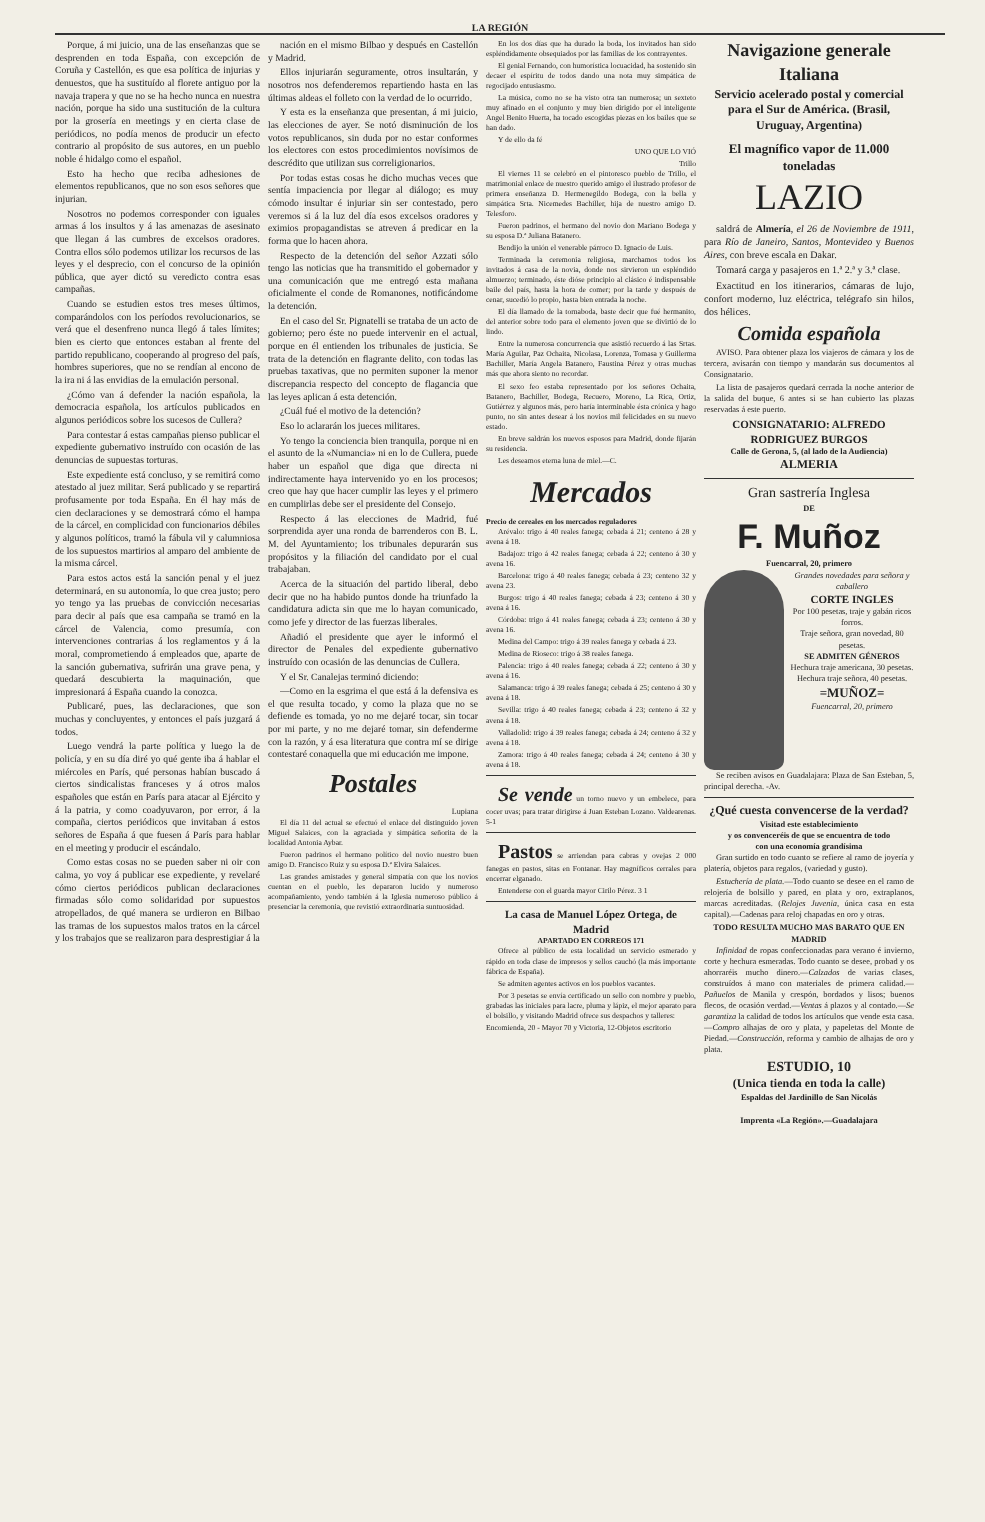LA REGIÓN
Porque, á mi juicio, una de las enseñanzas que se desprenden en toda España, con excepción de Coruña y Castellón, es que esa política de injurias y denuestos, que ha sustituído al florete antiguo por la navaja trapera y que no se ha hecho nunca en nuestra nación, porque ha sido una sustitución de la cultura por la grosería en meetings y en cierta clase de periódicos, no podía menos de producir un efecto contrario al propósito de sus autores, en un pueblo noble é hidalgo como el español.
Esto ha hecho que reciba adhesiones de elementos republicanos, que no son esos señores que injurian.
Nosotros no podemos corresponder con iguales armas á los insultos y á las amenazas de asesinato que llegan á las cumbres de excelsos oradores. Contra ellos sólo podemos utilizar los recursos de las leyes y el desprecio, con el concurso de la opinión pública, que ayer dictó su veredicto contra esas campañas.
Cuando se estudien estos tres meses últimos, comparándolos con los períodos revolucionarios, se verá que el desenfreno nunca llegó á tales límites; bien es cierto que entonces estaban al frente del partido republicano, cooperando al progreso del país, hombres superiores, que no se rendían al encono de la ira ni á las envidias de la emulación personal.
¿Cómo van á defender la nación española, la democracia española, los artículos publicados en algunos periódicos sobre los sucesos de Cullera?
Para contestar á estas campañas pienso publicar el expediente gubernativo instruído con ocasión de las denuncias de supuestas torturas.
Este expediente está concluso, y se remitirá como atestado al juez militar. Será publicado y se repartirá profusamente por toda España. En él hay más de cien declaraciones y se demostrará cómo el hampa de la cárcel, en complicidad con funcionarios débiles y algunos políticos, tramó la fábula vil y calumniosa de los supuestos martirios al amparo del ambiente de la misma cárcel.
Para estos actos está la sanción penal y el juez determinará, en su autonomía, lo que crea justo; pero yo tengo ya las pruebas de convicción necesarias para decir al país que esa campaña se tramó en la cárcel de Valencia, como presumía, con intervenciones contrarias á los reglamentos y á la moral, comprometiendo á empleados que, aparte de la sanción gubernativa, sufrirán una grave pena, y quedará descubierta la maquinación, que impresionará á España cuando la conozca.
Publicaré, pues, las declaraciones, que son muchas y concluyentes, y entonces el país juzgará á todos.
Luego vendrá la parte política y luego la de policía, y en su día diré yo qué gente iba á hablar el miércoles en París, qué personas habían buscado á ciertos sindicalistas franceses y á otros malos españoles que están en París para atacar al Ejército y á la patria, y como coadyuvaron, por error, á la compaña, ciertos periódicos que invitaban á estos señores de España á que fuesen á París para hablar en el meeting y producir el escándalo.
Como estas cosas no se pueden saber ni oir con calma, yo voy á publicar ese expediente, y revelaré cómo ciertos periódicos publican declaraciones firmadas sólo como solidaridad por supuestos atropellados, de qué manera se urdieron en Bilbao las tramas de los supuestos malos tratos en la cárcel y los trabajos que se realizaron para desprestigiar á la
nación en el mismo Bilbao y después en Castellón y Madrid.
Ellos injuriarán seguramente, otros insultarán, y nosotros nos defenderemos repartiendo hasta en las últimas aldeas el folleto con la verdad de lo ocurrido.
Y esta es la enseñanza que presentan, á mi juicio, las elecciones de ayer. Se notó disminución de los votos republicanos, sin duda por no estar conformes los electores con estos procedimientos novísimos de descrédito que utilizan sus correligionarios.
Por todas estas cosas he dicho muchas veces que sentía impaciencia por llegar al diálogo; es muy cómodo insultar é injuriar sin ser contestado, pero veremos si á la luz del día esos excelsos oradores y eximios propagandistas se atreven á predicar en la forma que lo hacen ahora.
Respecto de la detención del señor Azzati sólo tengo las noticias que ha transmitido el gobernador y una comunicación que me entregó esta mañana oficialmente el conde de Romanones, notificándome la detención.
En el caso del Sr. Pignatelli se trataba de un acto de gobierno; pero éste no puede intervenir en el actual, porque en él entienden los tribunales de justicia. Se trata de la detención en flagrante delito, con todas las pruebas taxativas, que no permiten suponer la menor discrepancia respecto del concepto de flagancia que las leyes aplican á esta detención.
¿Cuál fué el motivo de la detención?
Eso lo aclararán los jueces militares.
Yo tengo la conciencia bien tranquila, porque ni en el asunto de la «Numancia» ni en lo de Cullera, puede haber un español que diga que directa ni indirectamente haya intervenido yo en los procesos; creo que hay que hacer cumplir las leyes y el primero en cumplirlas debe ser el presidente del Consejo.
Respecto á las elecciones de Madrid, fué sorprendida ayer una ronda de barrenderos con B. L. M. del Ayuntamiento; los tribunales depurarán sus propósitos y la filiación del candidato por el cual trabajaban.
Acerca de la situación del partido liberal, debo decir que no ha habido puntos donde ha triunfado la candidatura adicta sin que me lo hayan comunicado, como jefe y director de las fuerzas liberales.
Añadió el presidente que ayer le informó el director de Penales del expediente gubernativo instruído con ocasión de las denuncias de Cullera.
Y el Sr. Canalejas terminó diciendo:
—Como en la esgrima el que está á la defensiva es el que resulta tocado, y como la plaza que no se defiende es tomada, yo no me dejaré tocar, sin tocar por mi parte, y no me dejaré tomar, sin defenderme con la razón, y á esa literatura que contra mí se dirige contestaré conaquella que mi educación me impone.
Postales
Lupiana
El día 11 del actual se efectuó el enlace del distinguido joven Miguel Salaices, con la agraciada y simpática señorita de la localidad Antonia Aybar.
Fueron padrinos el hermano político del novio nuestro buen amigo D. Francisco Ruiz y su esposa D.ª Elvira Salaices.
Las grandes amistades y general simpatía con que los novios cuentan en el pueblo, les depararon lucido y numeroso acompañamiento, yendo también á la Iglesia numeroso público á presenciar la ceremonia, que revistió extraordinaria suntuosidad.
En los dos días que ha durado la boda, los invitados han sido espléndidamente obsequiados por las familias de los contrayentes.
El genial Fernando, con humorística locuacidad, ha sostenido sin decaer el espíritu de todos dando una nota muy simpática de regocijado entusiasmo.
La música, como no se ha visto otra tan numerosa; un sexteto muy afinado en el conjunto y muy bien dirigido por el inteligente Angel Benito Huerta, ha tocado escogidas piezas en los bailes que se han dado.
Y de ello da fé
UNO QUE LO VIÓ
Trillo
El viernes 11 se celebró en el pintoresco pueblo de Trillo, el matrimonial enlace de nuestro querido amigo el ilustrado profesor de primera enseñanza D. Hermenegildo Bodega, con la bella y simpática Srta. Nicemedes Bachiller, hija de nuestro amigo D. Telesforo.
Fueron padrinos, el hermano del novio don Mariano Bodega y su esposa D.ª Juliana Batanero.
Bendijo la unión el venerable párroco D. Ignacio de Luis.
Terminada la ceremonia religiosa, marchamos todos los invitados á casa de la novia, donde nos sirvieron un espléndido almuerzo; terminado, éste dióse principio al clásico é indispensable baile del país, hasta la hora de comer; por la tarde y después de cenar, sucedió lo propio, hasta bien entrada la noche.
El día llamado de la tornaboda, baste decir que fué hermanito, del anterior sobre todo para el elemento joven que se divirtió de lo lindo.
Entre la numerosa concurrencia que asistió recuerdo á las Srtas. María Aguilar, Paz Ochaita, Nicolasa, Lorenza, Tomasa y Guillerma Bachiller, María Angela Batanero, Faustina Pérez y otras muchas más que ahora siento no recordar.
El sexo feo estaba representado por los señores Ochaita, Batanero, Bachiller, Bodega, Recuero, Moreno, La Rica, Ortiz, Gutiérrez y algunos más, pero haría interminable ésta crónica y hago punto, no sin antes desear á los novios mil felicidades en su nuevo estado.
En breve saldrán los nuevos esposos para Madrid, donde fijarán su residencia.
Les deseamos eterna luna de miel.—C.
Mercados
Precio de cereales en los mercados reguladores
Arévalo: trigo á 40 reales fanega; cebada á 21; centeno á 28 y avena á 18.
Badajoz: trigo á 42 reales fanega; cebada á 22; centeno á 30 y avena 16.
Barcelona: trigo á 40 reales fanega; cebada á 23; centeno 32 y avena 23.
Burgos: trigo á 40 reales fanega; cebada á 23; centeno á 30 y avena á 16.
Córdoba: trigo á 41 reales fanega; cebada á 23; centeno á 30 y avena 16.
Medina del Campo: trigo á 39 reales fanega y cebada á 23.
Medina de Rioseco: trigo á 38 reales fanega.
Palencia: trigo á 40 reales fanega; cebada á 22; centeno á 30 y avena á 16.
Salamanca: trigo á 39 reales fanega; cebada á 25; centeno á 30 y avena á 18.
Sevilla: trigo á 40 reales fanega; cebada á 23; centeno á 32 y avena á 18.
Valladolid: trigo á 39 reales fanega; cebada á 24; centeno á 32 y avena á 18.
Zamora: trigo á 40 reales fanega; cebada á 24; centeno á 30 y avena á 18.
Se vende un torno nuevo y un embelece, para cocer uvas; para tratar dirigirse á Juan Esteban Lozano. Valdearenas. 5-1
Pastos se arriendan para cabras y ovejas 2 000 fanegas en pastos, sitas en Fontanar. Hay magníficos cerrales para encerrar elganado.
Entenderse con el guarda mayor Cirilo Pérez. 3 1
La casa de Manuel López Ortega, de Madrid
APARTADO EN CORREOS 171
Ofrece al público de esta localidad un servicio esmerado y rápido en toda clase de impresos y sellos cauchó (la más importante fábrica de España).
Se admiten agentes activos en los pueblos vacantes.
Por 3 pesetas se envía certificado un sello con nombre y pueblo, grabadas las iniciales para lacre, pluma y lápiz, el mejor aparato para el bolsillo, y visitando Madrid ofrece sus despachos y talleres:
Encomienda, 20 - Mayor 70 y Victoria, 12-Objetos escritorio
Navigazione generale Italiana
Servicio acelerado postal y comercial para el Sur de América. (Brasil, Uruguay, Argentina)
El magnífico vapor de 11.000 toneladas
LAZIO
saldrá de Almería, el 26 de Noviembre de 1911, para Río de Janeiro, Santos, Montevideo y Buenos Aires, con breve escala en Dakar.
Tomará carga y pasajeros en 1.ª 2.ª y 3.ª clase.
Exactitud en los itinerarios, cámaras de lujo, confort moderno, luz eléctrica, telégrafo sin hilos, dos hélices.
Comida española
AVISO. Para obtener plaza los viajeros de cámara y los de tercera, avisarán con tiempo y mandarán sus documentos al Consignatario.
La lista de pasajeros quedará cerrada la noche anterior de la salida del buque, 6 antes si se han cubierto las plazas reservadas á este puerto.
CONSIGNATARIO: ALFREDO RODRIGUEZ BURGOS
Calle de Gerona, 5, (al lado de la Audiencia)
ALMERIA
Gran sastrería Inglesa
DE
F. Muñoz
Fuencarral, 20, primero
Grandes novedades para señora y caballero
CORTE INGLES
Por 100 pesetas, traje y gabán ricos forros.
Traje señora, gran novedad, 80 pesetas.
SE ADMITEN GÉNEROS
Hechura traje americana, 30 pesetas.
Hechura traje señora, 40 pesetas.
=MUÑOZ=
Fuencarral, 20, primero
Se reciben avisos en Guadalajara: Plaza de San Esteban, 5, principal derecha. -Av.
¿Qué cuesta convencerse de la verdad?
Visitad este establecimiento
y os convenceréis de que se encuentra de todo
con una economía grandísima
Gran surtido en todo cuanto se refiere al ramo de joyería y platería, objetos para regalos, (variedad y gusto).
Estuchería de plata.—Todo cuanto se desee en el ramo de relojería de bolsillo y pared, en plata y oro, extraplanos, marcas acreditadas. (Relojes Juvenia, única casa en esta capital).—Cadenas para reloj chapadas en oro y otras.
TODO RESULTA MUCHO MAS BARATO QUE EN MADRID
Infinidad de ropas confeccionadas para verano é invierno, corte y hechura esmeradas. Todo cuanto se desee, probad y os ahorraréis mucho dinero.—Calzados de varias clases, construídos á mano con materiales de primera calidad.—Pañuelos de Manila y crespón, bordados y lisos; buenos flecos, de ocasión verdad.—Ventas á plazos y al contado.—Se garantiza la calidad de todos los artículos que vende esta casa.—Compro alhajas de oro y plata, y papeletas del Monte de Piedad.—Construcción, reforma y cambio de alhajas de oro y plata.
ESTUDIO, 10
(Unica tienda en toda la calle)
Espaldas del Jardinillo de San Nicolás
Imprenta «La Región».—Guadalajara